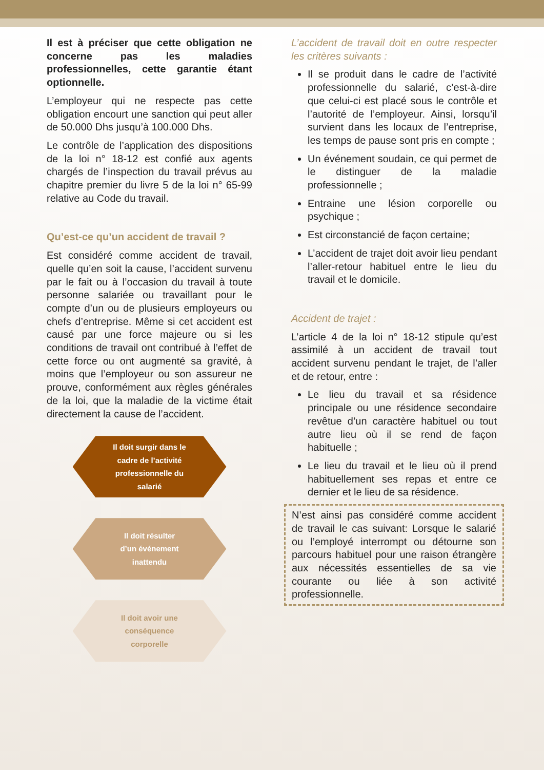Il est à préciser que cette obligation ne concerne pas les maladies professionnelles, cette garantie étant optionnelle.
L’employeur qui ne respecte pas cette obligation encourt une sanction qui peut aller de 50.000 Dhs jusqu’à 100.000 Dhs.
Le contrôle de l’application des dispositions de la loi n° 18-12 est confié aux agents chargés de l’inspection du travail prévus au chapitre premier du livre 5 de la loi n° 65-99 relative au Code du travail.
Qu’est-ce qu’un accident de travail ?
Est considéré comme accident de travail, quelle qu’en soit la cause, l’accident survenu par le fait ou à l’occasion du travail à toute personne salariée ou travaillant pour le compte d’un ou de plusieurs employeurs ou chefs d’entreprise. Même si cet accident est causé par une force majeure ou si les conditions de travail ont contribué à l’effet de cette force ou ont augmenté sa gravité, à moins que l’employeur ou son assureur ne prouve, conformément aux règles générales de la loi, que la maladie de la victime était directement la cause de l’accident.
Il doit surgir dans le
cadre de l’activité
professionnelle du
salarié
Il doit résulter
d’un événement
inattendu
Il doit avoir une
conséquence
corporelle
L’accident de travail doit en outre respecter les critères suivants :
Il se produit dans le cadre de l’activité professionnelle du salarié, c’est-à-dire que celui-ci est placé sous le contrôle et l’autorité de l’employeur. Ainsi, lorsqu’il survient dans les locaux de l’entreprise, les temps de pause sont pris en compte ;
Un événement soudain, ce qui permet de le distinguer de la maladie professionnelle ;
Entraine une lésion corporelle ou psychique ;
Est circonstancié de façon certaine;
L’accident de trajet doit avoir lieu pendant l’aller-retour habituel entre le lieu du travail et le domicile.
Accident de trajet :
L’article 4 de la loi n° 18-12 stipule qu’est assimilé à un accident de travail tout accident survenu pendant le trajet, de l’aller et de retour, entre :
Le lieu du travail et sa résidence principale ou une résidence secondaire revêtue d’un caractère habituel ou tout autre lieu où il se rend de façon habituelle ;
Le lieu du travail et le lieu où il prend habituellement ses repas et entre ce dernier et le lieu de sa résidence.
N’est ainsi pas considéré comme accident de travail le cas suivant: Lorsque le salarié ou l’employé interrompt ou détourne son parcours habituel pour une raison étrangère aux nécessités essentielles de sa vie courante ou liée à son activité professionnelle.